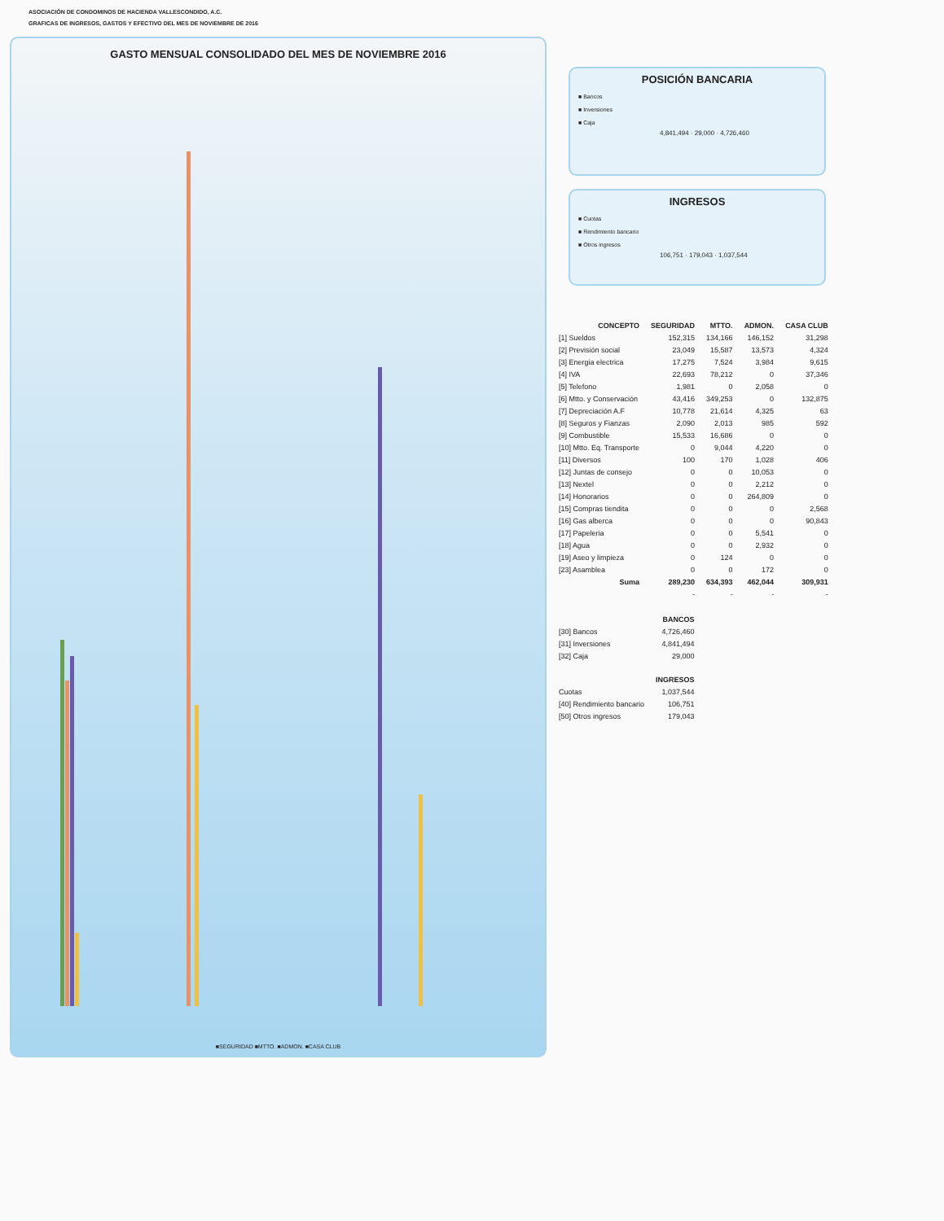ASOCIACIÓN DE CONDOMINOS DE HACIENDA VALLESCONDIDO, A.C.
GRAFICAS DE INGRESOS, GASTOS Y EFECTIVO DEL MES DE NOVIEMBRE DE 2016
GASTO MENSUAL CONSOLIDADO DEL MES DE NOVIEMBRE 2016
■SEGURIDAD ■MTTO. ■ADMON. ■CASA CLUB
POSICIÓN BANCARIA
■ Bancos
■ Inversiones
■ Caja
4,841,494 · 29,000 · 4,726,460
INGRESOS
■ Cuotas
■ Rendimiento bancario
■ Otros ingresos
106,751 · 179,043 · 1,037,544
| CONCEPTO | SEGURIDAD | MTTO. | ADMON. | CASA CLUB |
| --- | --- | --- | --- | --- |
| [1] Sueldos | 152,315 | 134,166 | 146,152 | 31,298 |
| [2] Previsión social | 23,049 | 15,587 | 13,573 | 4,324 |
| [3] Energia electrica | 17,275 | 7,524 | 3,984 | 9,615 |
| [4] IVA | 22,693 | 78,212 | 0 | 37,346 |
| [5] Telefono | 1,981 | 0 | 2,058 | 0 |
| [6] Mtto. y Conservación | 43,416 | 349,253 | 0 | 132,875 |
| [7] Depreciación A.F | 10,778 | 21,614 | 4,325 | 63 |
| [8] Seguros y Fianzas | 2,090 | 2,013 | 985 | 592 |
| [9] Combustible | 15,533 | 16,686 | 0 | 0 |
| [10] Mtto. Eq. Transporte | 0 | 9,044 | 4,220 | 0 |
| [11] Diversos | 100 | 170 | 1,028 | 406 |
| [12] Juntas de consejo | 0 | 0 | 10,053 | 0 |
| [13] Nextel | 0 | 0 | 2,212 | 0 |
| [14] Honorarios | 0 | 0 | 264,809 | 0 |
| [15] Compras tiendita | 0 | 0 | 0 | 2,568 |
| [16] Gas alberca | 0 | 0 | 0 | 90,843 |
| [17] Papeleria | 0 | 0 | 5,541 | 0 |
| [18] Agua | 0 | 0 | 2,932 | 0 |
| [19] Aseo y limpieza | 0 | 124 | 0 | 0 |
| [23] Asamblea | 0 | 0 | 172 | 0 |
| Suma | 289,230 | 634,393 | 462,044 | 309,931 |
| | - | - | - | - |
| | BANCOS |
| --- | --- |
| [30] Bancos | 4,726,460 |
| [31] Inversiones | 4,841,494 |
| [32] Caja | 29,000 |
| | INGRESOS |
| Cuotas | 1,037,544 |
| [40] Rendimiento bancario | 106,751 |
| [50] Otros ingresos | 179,043 |